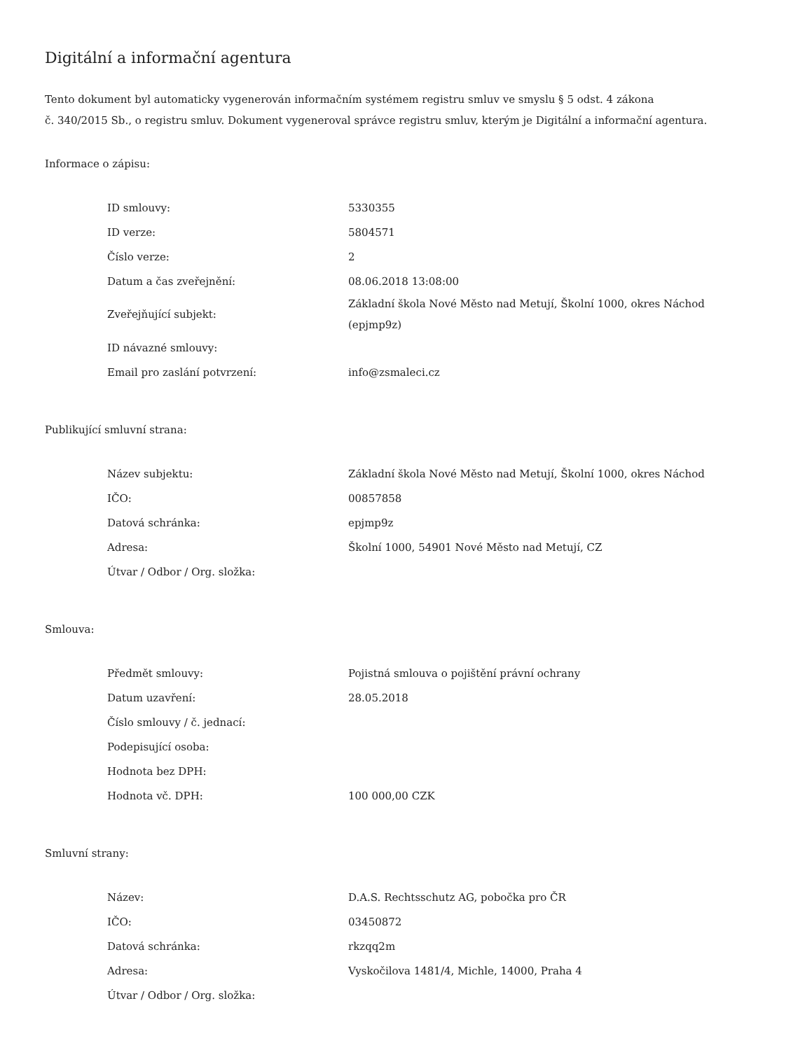Digitální a informační agentura
Tento dokument byl automaticky vygenerován informačním systémem registru smluv ve smyslu § 5 odst. 4 zákona
č. 340/2015 Sb., o registru smluv. Dokument vygeneroval správce registru smluv, kterým je Digitální a informační agentura.
Informace o zápisu:
| ID smlouvy: | 5330355 |
| ID verze: | 5804571 |
| Číslo verze: | 2 |
| Datum a čas zveřejnění: | 08.06.2018 13:08:00 |
| Zveřejňující subjekt: | Základní škola Nové Město nad Metují, Školní 1000, okres Náchod (epjmp9z) |
| ID návazné smlouvy: | |
| Email pro zaslání potvrzení: | info@zsmaleci.cz |
Publikující smluvní strana:
| Název subjektu: | Základní škola Nové Město nad Metují, Školní 1000, okres Náchod |
| IČO: | 00857858 |
| Datová schránka: | epjmp9z |
| Adresa: | Školní 1000, 54901 Nové Město nad Metují, CZ |
| Útvar / Odbor / Org. složka: | |
Smlouva:
| Předmět smlouvy: | Pojistná smlouva o pojištění právní ochrany |
| Datum uzavření: | 28.05.2018 |
| Číslo smlouvy / č. jednací: | |
| Podepisující osoba: | |
| Hodnota bez DPH: | |
| Hodnota vč. DPH: | 100 000,00 CZK |
Smluvní strany:
| Název: | D.A.S. Rechtsschutz AG, pobočka pro ČR |
| IČO: | 03450872 |
| Datová schránka: | rkzqq2m |
| Adresa: | Vyskočilova 1481/4, Michle, 14000, Praha 4 |
| Útvar / Odbor / Org. složka: | |